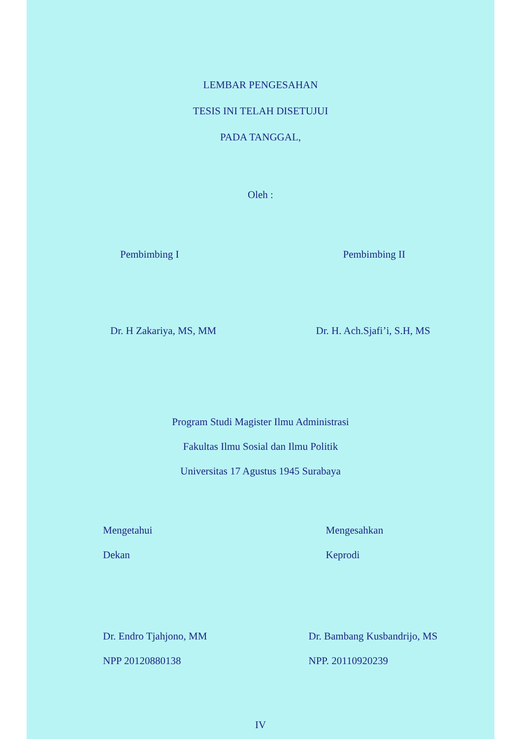LEMBAR PENGESAHAN
TESIS INI TELAH DISETUJUI
PADA TANGGAL,
Oleh :
Pembimbing I Pembimbing II
Dr. H Zakariya, MS, MM Dr. H. Ach.Sjafi’i, S.H, MS
Program Studi Magister Ilmu Administrasi
Fakultas Ilmu Sosial dan Ilmu Politik
Universitas 17 Agustus 1945 Surabaya
Mengetahui Mengesahkan
Dekan Keprodi
Dr. Endro Tjahjono, MM Dr. Bambang Kusbandrijo, MS
NPP 20120880138 NPP. 20110920239
IV